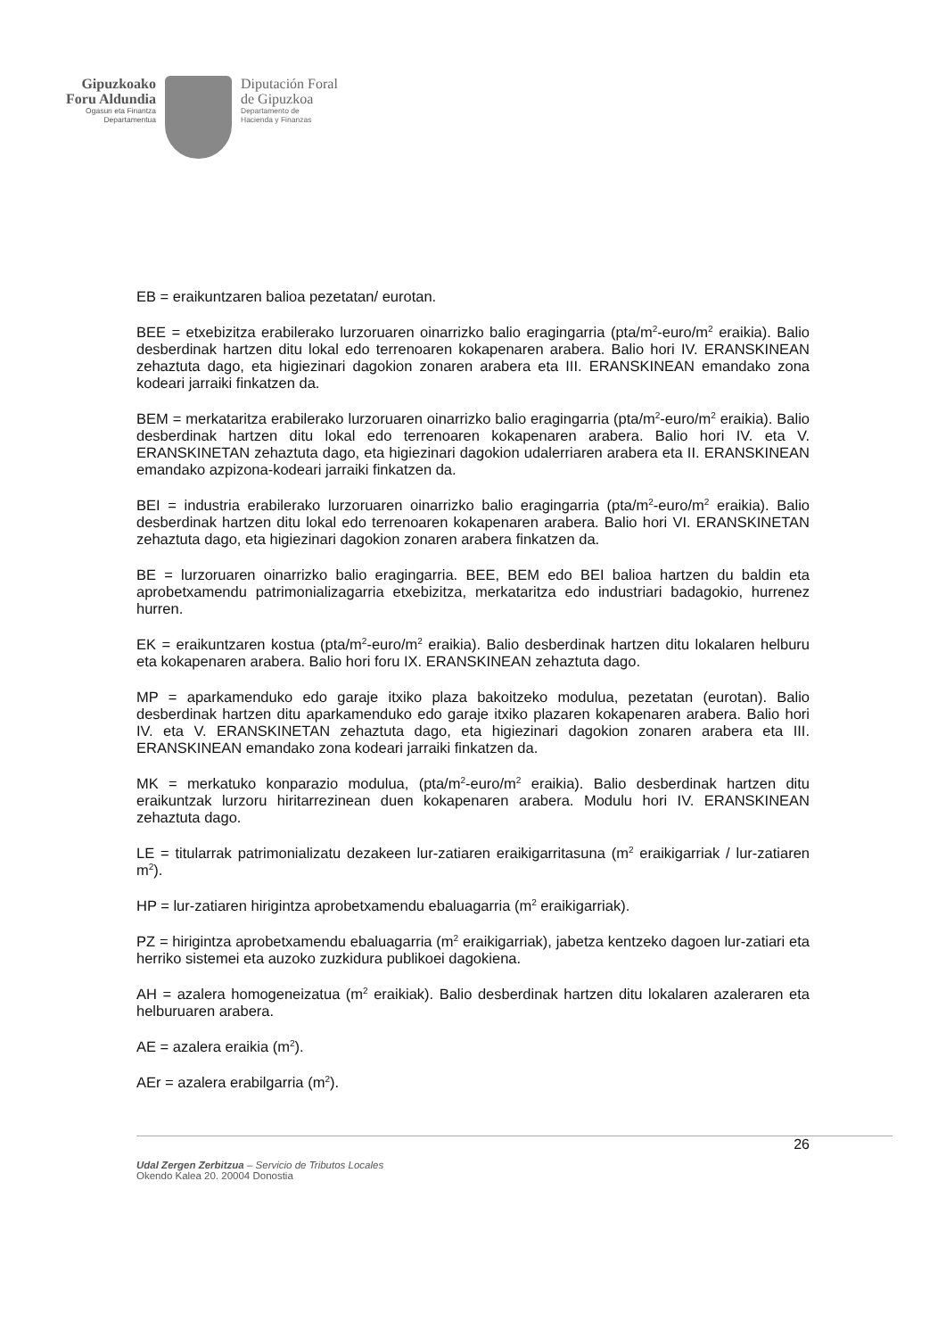Gipuzkoako
Foru Aldundia
Ogasun eta Finantza
Departamentua
Diputación Foral
de Gipuzkoa
Departamento de
Hacienda y Finanzas
EB = eraikuntzaren balioa pezetatan/ eurotan.
BEE = etxebizitza erabilerako lurzoruaren oinarrizko balio eragingarria (pta/m<sup>2</sup>-euro/m<sup>2</sup> eraikia). Balio desberdinak hartzen ditu lokal edo terrenoaren kokapenaren arabera. Balio hori IV. ERANSKINEAN zehaztuta dago, eta higiezinari dagokion zonaren arabera eta III. ERANSKINEAN emandako zona kodeari jarraiki finkatzen da.
BEM = merkataritza erabilerako lurzoruaren oinarrizko balio eragingarria (pta/m<sup>2</sup>-euro/m<sup>2</sup> eraikia). Balio desberdinak hartzen ditu lokal edo terrenoaren kokapenaren arabera. Balio hori IV. eta V. ERANSKINETAN zehaztuta dago, eta higiezinari dagokion udalerriaren arabera eta II. ERANSKINEAN emandako azpizona-kodeari jarraiki finkatzen da.
BEI = industria erabilerako lurzoruaren oinarrizko balio eragingarria (pta/m<sup>2</sup>-euro/m<sup>2</sup> eraikia). Balio desberdinak hartzen ditu lokal edo terrenoaren kokapenaren arabera. Balio hori VI. ERANSKINETAN zehaztuta dago, eta higiezinari dagokion zonaren arabera finkatzen da.
BE = lurzoruaren oinarrizko balio eragingarria. BEE, BEM edo BEI balioa hartzen du baldin eta aprobetxamendu patrimonializagarria etxebizitza, merkataritza edo industriari badagokio, hurrenez hurren.
EK = eraikuntzaren kostua (pta/m<sup>2</sup>-euro/m<sup>2</sup> eraikia). Balio desberdinak hartzen ditu lokalaren helburu eta kokapenaren arabera. Balio hori foru IX. ERANSKINEAN zehaztuta dago.
MP = aparkamenduko edo garaje itxiko plaza bakoitzeko modulua, pezetatan (eurotan). Balio desberdinak hartzen ditu aparkamenduko edo garaje itxiko plazaren kokapenaren arabera. Balio hori IV. eta V. ERANSKINETAN zehaztuta dago, eta higiezinari dagokion zonaren arabera eta III. ERANSKINEAN emandako zona kodeari jarraiki finkatzen da.
MK = merkatuko konparazio modulua, (pta/m<sup>2</sup>-euro/m<sup>2</sup> eraikia). Balio desberdinak hartzen ditu eraikuntzak lurzoru hiritarrezinean duen kokapenaren arabera. Modulu hori IV. ERANSKINEAN zehaztuta dago.
LE = titularrak patrimonializatu dezakeen lur-zatiaren eraikigarritasuna (m<sup>2</sup> eraikigarriak / lur-zatiaren m<sup>2</sup>).
HP = lur-zatiaren hirigintza aprobetxamendu ebaluagarria (m<sup>2</sup> eraikigarriak).
PZ = hirigintza aprobetxamendu ebaluagarria (m<sup>2</sup> eraikigarriak), jabetza kentzeko dagoen lur-zatiari eta herriko sistemei eta auzoko zuzkidura publikoei dagokiena.
AH = azalera homogeneizatua (m<sup>2</sup> eraikiak). Balio desberdinak hartzen ditu lokalaren azaleraren eta helburuaren arabera.
AE = azalera eraikia (m<sup>2</sup>).
AEr = azalera erabilgarria (m<sup>2</sup>).
26
Udal Zergen Zerbitzua – Servicio de Tributos Locales
Okendo Kalea 20. 20004 Donostia